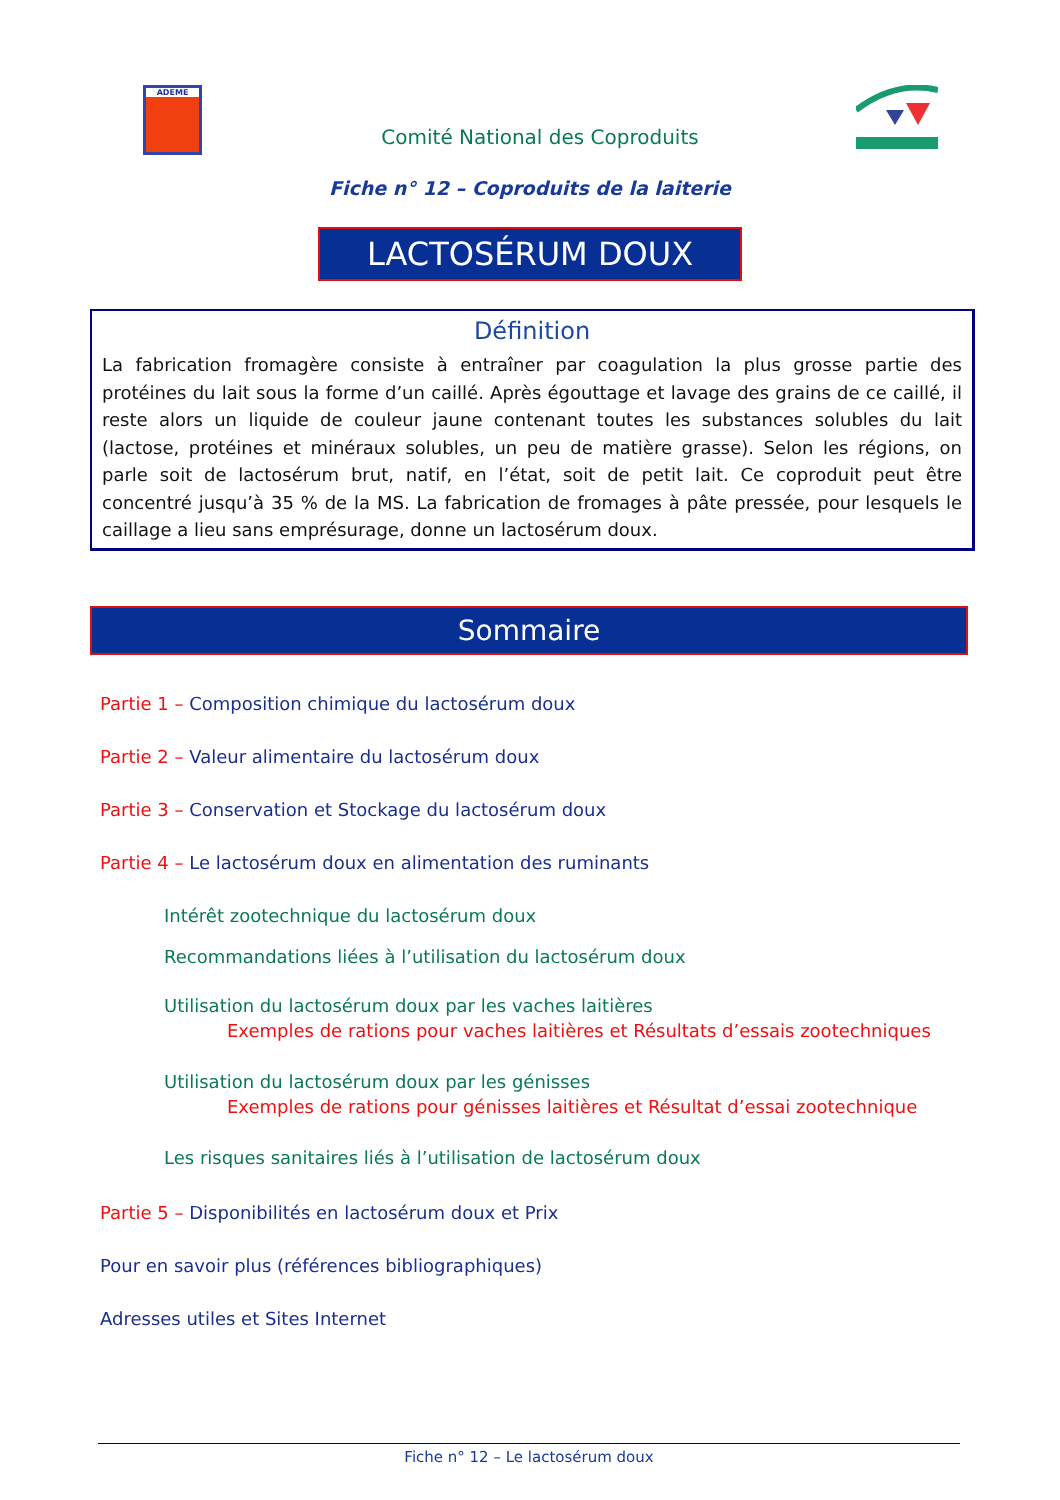ADEME
Comité National des Coproduits
Fiche n° 12 – Coproduits de la laiterie
LACTOSÉRUM DOUX
Définition
La fabrication fromagère consiste à entraîner par coagulation la plus grosse partie des protéines du lait sous la forme d’un caillé. Après égouttage et lavage des grains de ce caillé, il reste alors un liquide de couleur jaune contenant toutes les substances solubles du lait (lactose, protéines et minéraux solubles, un peu de matière grasse). Selon les régions, on parle soit de lactosérum brut, natif, en l’état, soit de petit lait. Ce coproduit peut être concentré jusqu’à 35 % de la MS. La fabrication de fromages à pâte pressée, pour lesquels le caillage a lieu sans emprésurage, donne un lactosérum doux.
Sommaire
Partie 1 – Composition chimique du lactosérum doux
Partie 2 – Valeur alimentaire du lactosérum doux
Partie 3 – Conservation et Stockage du lactosérum doux
Partie 4 – Le lactosérum doux en alimentation des ruminants
Intérêt zootechnique du lactosérum doux
Recommandations liées à l’utilisation du lactosérum doux
Utilisation du lactosérum doux par les vaches laitières
Exemples de rations pour vaches laitières et Résultats d’essais zootechniques
Utilisation du lactosérum doux par les génisses
Exemples de rations pour génisses laitières et Résultat d’essai zootechnique
Les risques sanitaires liés à l’utilisation de lactosérum doux
Partie 5 – Disponibilités en lactosérum doux et Prix
Pour en savoir plus (références bibliographiques)
Adresses utiles et Sites Internet
Fiche n° 12 – Le lactosérum doux